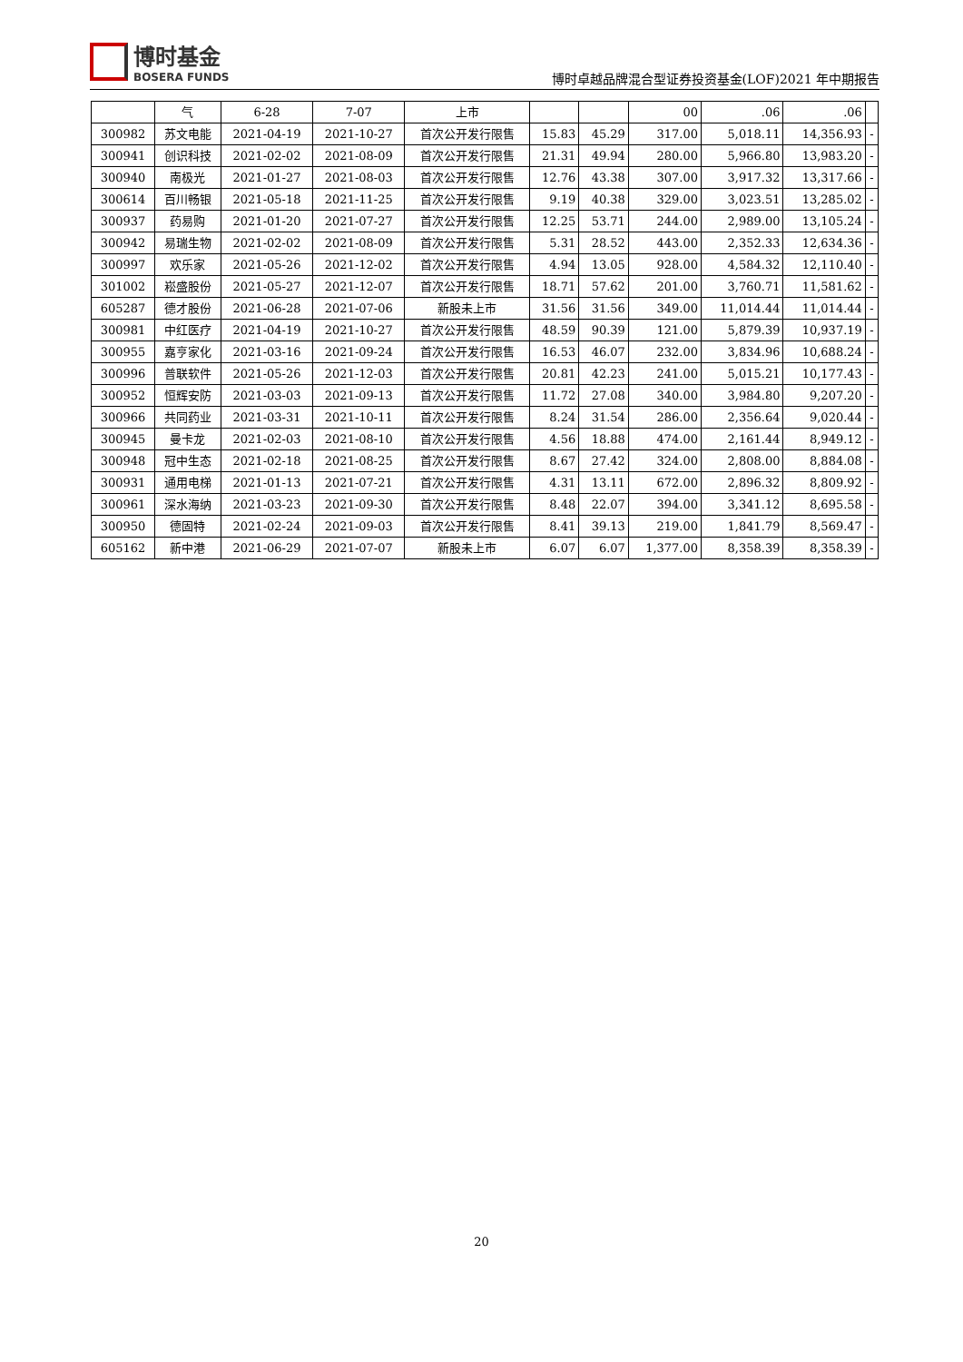博时基金
BOSERA FUNDS
博时卓越品牌混合型证券投资基金(LOF)2021 年中期报告
| | 气 | 6-28 | 7-07 | 上市 | | | 00 | .06 | .06 | |
| 300982 | 苏文电能 | 2021-04-19 | 2021-10-27 | 首次公开发行限售 | 15.83 | 45.29 | 317.00 | 5,018.11 | 14,356.93 | - |
| 300941 | 创识科技 | 2021-02-02 | 2021-08-09 | 首次公开发行限售 | 21.31 | 49.94 | 280.00 | 5,966.80 | 13,983.20 | - |
| 300940 | 南极光 | 2021-01-27 | 2021-08-03 | 首次公开发行限售 | 12.76 | 43.38 | 307.00 | 3,917.32 | 13,317.66 | - |
| 300614 | 百川畅银 | 2021-05-18 | 2021-11-25 | 首次公开发行限售 | 9.19 | 40.38 | 329.00 | 3,023.51 | 13,285.02 | - |
| 300937 | 药易购 | 2021-01-20 | 2021-07-27 | 首次公开发行限售 | 12.25 | 53.71 | 244.00 | 2,989.00 | 13,105.24 | - |
| 300942 | 易瑞生物 | 2021-02-02 | 2021-08-09 | 首次公开发行限售 | 5.31 | 28.52 | 443.00 | 2,352.33 | 12,634.36 | - |
| 300997 | 欢乐家 | 2021-05-26 | 2021-12-02 | 首次公开发行限售 | 4.94 | 13.05 | 928.00 | 4,584.32 | 12,110.40 | - |
| 301002 | 崧盛股份 | 2021-05-27 | 2021-12-07 | 首次公开发行限售 | 18.71 | 57.62 | 201.00 | 3,760.71 | 11,581.62 | - |
| 605287 | 德才股份 | 2021-06-28 | 2021-07-06 | 新股未上市 | 31.56 | 31.56 | 349.00 | 11,014.44 | 11,014.44 | - |
| 300981 | 中红医疗 | 2021-04-19 | 2021-10-27 | 首次公开发行限售 | 48.59 | 90.39 | 121.00 | 5,879.39 | 10,937.19 | - |
| 300955 | 嘉亨家化 | 2021-03-16 | 2021-09-24 | 首次公开发行限售 | 16.53 | 46.07 | 232.00 | 3,834.96 | 10,688.24 | - |
| 300996 | 普联软件 | 2021-05-26 | 2021-12-03 | 首次公开发行限售 | 20.81 | 42.23 | 241.00 | 5,015.21 | 10,177.43 | - |
| 300952 | 恒辉安防 | 2021-03-03 | 2021-09-13 | 首次公开发行限售 | 11.72 | 27.08 | 340.00 | 3,984.80 | 9,207.20 | - |
| 300966 | 共同药业 | 2021-03-31 | 2021-10-11 | 首次公开发行限售 | 8.24 | 31.54 | 286.00 | 2,356.64 | 9,020.44 | - |
| 300945 | 曼卡龙 | 2021-02-03 | 2021-08-10 | 首次公开发行限售 | 4.56 | 18.88 | 474.00 | 2,161.44 | 8,949.12 | - |
| 300948 | 冠中生态 | 2021-02-18 | 2021-08-25 | 首次公开发行限售 | 8.67 | 27.42 | 324.00 | 2,808.00 | 8,884.08 | - |
| 300931 | 通用电梯 | 2021-01-13 | 2021-07-21 | 首次公开发行限售 | 4.31 | 13.11 | 672.00 | 2,896.32 | 8,809.92 | - |
| 300961 | 深水海纳 | 2021-03-23 | 2021-09-30 | 首次公开发行限售 | 8.48 | 22.07 | 394.00 | 3,341.12 | 8,695.58 | - |
| 300950 | 德固特 | 2021-02-24 | 2021-09-03 | 首次公开发行限售 | 8.41 | 39.13 | 219.00 | 1,841.79 | 8,569.47 | - |
| 605162 | 新中港 | 2021-06-29 | 2021-07-07 | 新股未上市 | 6.07 | 6.07 | 1,377.00 | 8,358.39 | 8,358.39 | - |
20